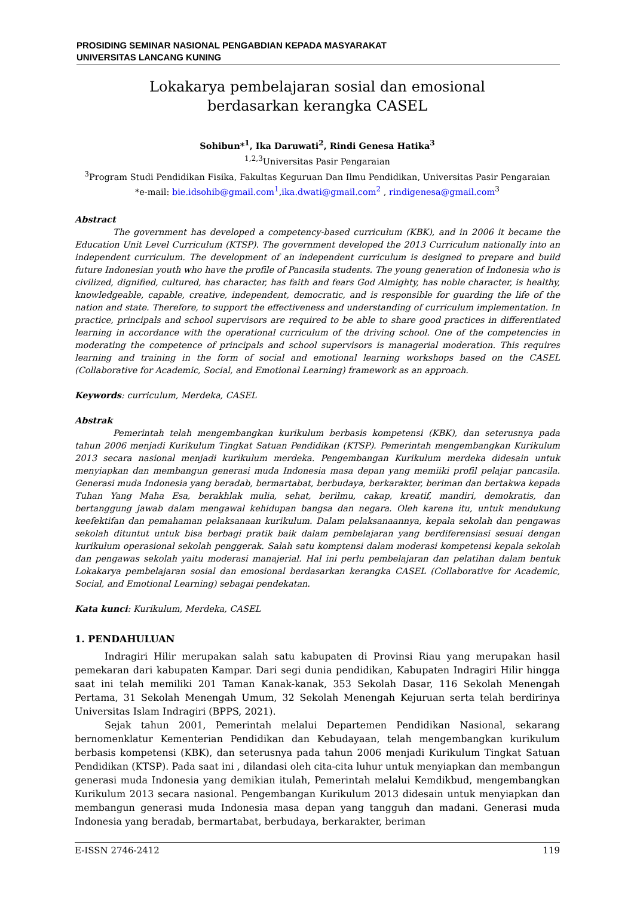PROSIDING SEMINAR NASIONAL PENGABDIAN KEPADA MASYARAKAT
UNIVERSITAS LANCANG KUNING
Lokakarya pembelajaran sosial dan emosional
berdasarkan kerangka CASEL
Sohibun*<sup>1</sup>, Ika Daruwati<sup>2</sup>, Rindi Genesa Hatika<sup>3</sup>
<sup>1,2,3</sup>Universitas Pasir Pengaraian
<sup>3</sup> Program Studi Pendidikan Fisika, Fakultas Keguruan Dan Ilmu Pendidikan, Universitas Pasir Pengaraian
*e-mail: bie.idsohib@gmail.com<sup>1</sup>,ika.dwati@gmail.com<sup>2</sup> , rindigenesa@gmail.com<sup>3</sup>
Abstract
The government has developed a competency-based curriculum (KBK), and in 2006 it became the Education Unit Level Curriculum (KTSP). The government developed the 2013 Curriculum nationally into an independent curriculum. The development of an independent curriculum is designed to prepare and build future Indonesian youth who have the profile of Pancasila students. The young generation of Indonesia who is civilized, dignified, cultured, has character, has faith and fears God Almighty, has noble character, is healthy, knowledgeable, capable, creative, independent, democratic, and is responsible for guarding the life of the nation and state. Therefore, to support the effectiveness and understanding of curriculum implementation. In practice, principals and school supervisors are required to be able to share good practices in differentiated learning in accordance with the operational curriculum of the driving school. One of the competencies in moderating the competence of principals and school supervisors is managerial moderation. This requires learning and training in the form of social and emotional learning workshops based on the CASEL (Collaborative for Academic, Social, and Emotional Learning) framework as an approach.
Keywords: curriculum, Merdeka, CASEL
Abstrak
Pemerintah telah mengembangkan kurikulum berbasis kompetensi (KBK), dan seterusnya pada tahun 2006 menjadi Kurikulum Tingkat Satuan Pendidikan (KTSP). Pemerintah mengembangkan Kurikulum 2013 secara nasional menjadi kurikulum merdeka. Pengembangan Kurikulum merdeka didesain untuk menyiapkan dan membangun generasi muda Indonesia masa depan yang memiiki profil pelajar pancasila. Generasi muda Indonesia yang beradab, bermartabat, berbudaya, berkarakter, beriman dan bertakwa kepada Tuhan Yang Maha Esa, berakhlak mulia, sehat, berilmu, cakap, kreatif, mandiri, demokratis, dan bertanggung jawab dalam mengawal kehidupan bangsa dan negara. Oleh karena itu, untuk mendukung keefektifan dan pemahaman pelaksanaan kurikulum. Dalam pelaksanaannya, kepala sekolah dan pengawas sekolah dituntut untuk bisa berbagi pratik baik dalam pembelajaran yang berdiferensiasi sesuai dengan kurikulum operasional sekolah penggerak. Salah satu komptensi dalam moderasi kompetensi kepala sekolah dan pengawas sekolah yaitu moderasi manajerial. Hal ini perlu pembelajaran dan pelatihan dalam bentuk Lokakarya pembelajaran sosial dan emosional berdasarkan kerangka CASEL (Collaborative for Academic, Social, and Emotional Learning) sebagai pendekatan.
Kata kunci: Kurikulum, Merdeka, CASEL
1. PENDAHULUAN
Indragiri Hilir merupakan salah satu kabupaten di Provinsi Riau yang merupakan hasil pemekaran dari kabupaten Kampar. Dari segi dunia pendidikan, Kabupaten Indragiri Hilir hingga saat ini telah memiliki 201 Taman Kanak-kanak, 353 Sekolah Dasar, 116 Sekolah Menengah Pertama, 31 Sekolah Menengah Umum, 32 Sekolah Menengah Kejuruan serta telah berdirinya Universitas Islam Indragiri (BPPS, 2021).
Sejak tahun 2001, Pemerintah melalui Departemen Pendidikan Nasional, sekarang bernomenklatur Kementerian Pendidikan dan Kebudayaan, telah mengembangkan kurikulum berbasis kompetensi (KBK), dan seterusnya pada tahun 2006 menjadi Kurikulum Tingkat Satuan Pendidikan (KTSP). Pada saat ini , dilandasi oleh cita-cita luhur untuk menyiapkan dan membangun generasi muda Indonesia yang demikian itulah, Pemerintah melalui Kemdikbud, mengembangkan Kurikulum 2013 secara nasional. Pengembangan Kurikulum 2013 didesain untuk menyiapkan dan membangun generasi muda Indonesia masa depan yang tangguh dan madani. Generasi muda Indonesia yang beradab, bermartabat, berbudaya, berkarakter, beriman
E-ISSN 2746-2412 119